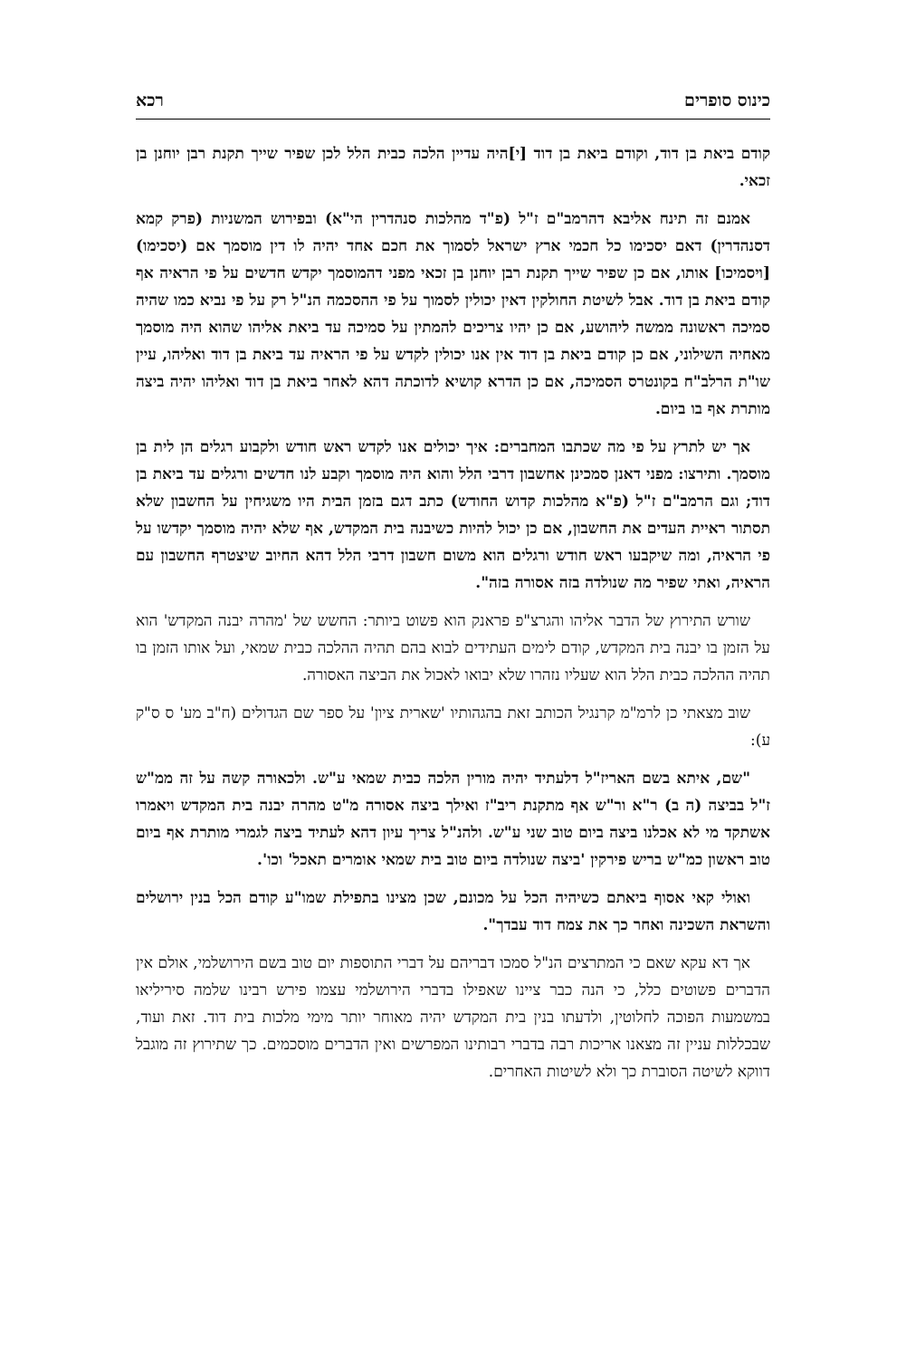כינוס סופרים רכא
קודם ביאת בן דוד, וקודם ביאת בן דוד [י]היה עדיין הלכה כבית הלל לכן שפיר שייך תקנת רבן יוחנן בן זכאי.
אמנם זה תינח אליבא דהרמב"ם ז"ל (פ"ד מהלכות סנהדרין הי"א) ובפירוש המשניות (פרק קמא דסנהדרין) דאם יסכימו כל חכמי ארץ ישראל לסמוך את חכם אחד יהיה לו דין מוסמך אם (יסכימו) [ויסמיכו] אותו, אם כן שפיר שייך תקנת רבן יוחנן בן זכאי מפני דהמוסמך יקדש חדשים על פי הראיה אף קודם ביאת בן דוד. אבל לשיטת החולקין דאין יכולין לסמוך על פי ההסכמה הנ"ל רק על פי נביא כמו שהיה סמיכה ראשונה ממשה ליהושע, אם כן יהיו צריכים להמתין על סמיכה עד ביאת אליהו שהוא היה מוסמך מאחיה השילוני, אם כן קודם ביאת בן דוד אין אנו יכולין לקדש על פי הראיה עד ביאת בן דוד ואליהו, עיין שו"ת הרלב"ח בקונטרס הסמיכה, אם כן הדרא קושיא לדוכתה דהא לאחר ביאת בן דוד ואליהו יהיה ביצה מותרת אף בו ביום.
אך יש לתרץ על פי מה שכתבו המחברים: איך יכולים אנו לקדש ראש חודש ולקבוע רגלים הן לית בן מוסמך. ותירצו: מפני דאנן סמכינן אחשבון דרבי הלל והוא היה מוסמך וקבע לנו חדשים ורגלים עד ביאת בן דוד; וגם הרמב"ם ז"ל (פ"א מהלכות קדוש החודש) כתב דגם בזמן הבית היו משגיחין על החשבון שלא תסתור ראיית העדים את החשבון, אם כן יכול להיות כשיבנה בית המקדש, אף שלא יהיה מוסמך יקדשו על פי הראיה, ומה שיקבעו ראש חודש ורגלים הוא משום חשבון דרבי הלל דהא החיוב שיצטרף החשבון עם הראיה, ואתי שפיר מה שנולדה בזה אסורה בזה".
שורש התירוץ של הדבר אליהו והגרצ"פ פראנק הוא פשוט ביותר: החשש של 'מהרה יבנה המקדש' הוא על הזמן בו יבנה בית המקדש, קודם לימים העתידים לבוא בהם תהיה ההלכה כבית שמאי, ועל אותו הזמן בו תהיה ההלכה כבית הלל הוא שעליו נזהרו שלא יבואו לאכול את הביצה האסורה.
שוב מצאתי כן לרמ"מ קרנגיל הכותב זאת בהגהותיו 'שארית ציון' על ספר שם הגדולים (ח"ב מע' ס ס"ק ע):
"שם, איתא בשם האריז"ל דלעתיד יהיה מורין הלכה כבית שמאי ע"ש. ולכאורה קשה על זה ממ"ש ז"ל בביצה (ה ב) ר"א ור"ש אף מתקנת ריב"ז ואילך ביצה אסורה מ"ט מהרה יבנה בית המקדש ויאמרו אשתקד מי לא אכלנו ביצה ביום טוב שני ע"ש. ולהנ"ל צריך עיון דהא לעתיד ביצה לגמרי מותרת אף ביום טוב ראשון כמ"ש בריש פירקין 'ביצה שנולדה ביום טוב בית שמאי אומרים תאכל' וכו'.
ואולי קאי אסוף ביאתם כשיהיה הכל על מכונם, שכן מצינו בתפילת שמו"ע קודם הכל בנין ירושלים והשראת השכינה ואחר כך את צמח דוד עבדך".
אך דא עקא שאם כי המתרצים הנ"ל סמכו דבריהם על דברי התוספות יום טוב בשם הירושלמי, אולם אין הדברים פשוטים כלל, כי הנה כבר ציינו שאפילו בדברי הירושלמי עצמו פירש רבינו שלמה סיריליאו במשמעות הפוכה לחלוטין, ולדעתו בנין בית המקדש יהיה מאוחר יותר מימי מלכות בית דוד. זאת ועוד, שבכללות עניין זה מצאנו אריכות רבה בדברי רבותינו המפרשים ואין הדברים מוסכמים. כך שתירוץ זה מוגבל דווקא לשיטה הסוברת כך ולא לשיטות האחרים.